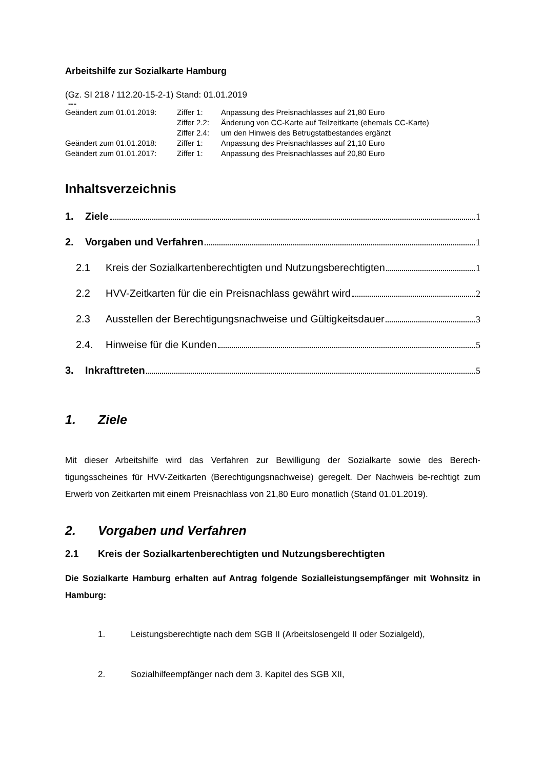Arbeitshilfe zur Sozialkarte Hamburg
(Gz. SI 218 / 112.20-15-2-1) Stand: 01.01.2019
---
Geändert zum 01.01.2019: Ziffer 1: Anpassung des Preisnachlasses auf 21,80 Euro
Ziffer 2.2: Änderung von CC-Karte auf Teilzeitkarte (ehemals CC-Karte)
Ziffer 2.4: um den Hinweis des Betrugstatbestandes ergänzt
Geändert zum 01.01.2018: Ziffer 1: Anpassung des Preisnachlasses auf 21,10 Euro
Geändert zum 01.01.2017: Ziffer 1: Anpassung des Preisnachlasses auf 20,80 Euro
Inhaltsverzeichnis
1. Ziele 1
2. Vorgaben und Verfahren 1
2.1 Kreis der Sozialkartenberechtigten und Nutzungsberechtigten 1
2.2 HVV-Zeitkarten für die ein Preisnachlass gewährt wird 2
2.3 Ausstellen der Berechtigungsnachweise und Gültigkeitsdauer 3
2.4. Hinweise für die Kunden 5
3. Inkrafttreten 5
1. Ziele
Mit dieser Arbeitshilfe wird das Verfahren zur Bewilligung der Sozialkarte sowie des Berech-tigungsscheines für HVV-Zeitkarten (Berechtigungsnachweise) geregelt. Der Nachweis be-rechtigt zum Erwerb von Zeitkarten mit einem Preisnachlass von 21,80 Euro monatlich (Stand 01.01.2019).
2. Vorgaben und Verfahren
2.1 Kreis der Sozialkartenberechtigten und Nutzungsberechtigten
Die Sozialkarte Hamburg erhalten auf Antrag folgende Sozialleistungsempfänger mit Wohnsitz in Hamburg:
1. Leistungsberechtigte nach dem SGB II (Arbeitslosengeld II oder Sozialgeld),
2. Sozialhilfeempfänger nach dem 3. Kapitel des SGB XII,